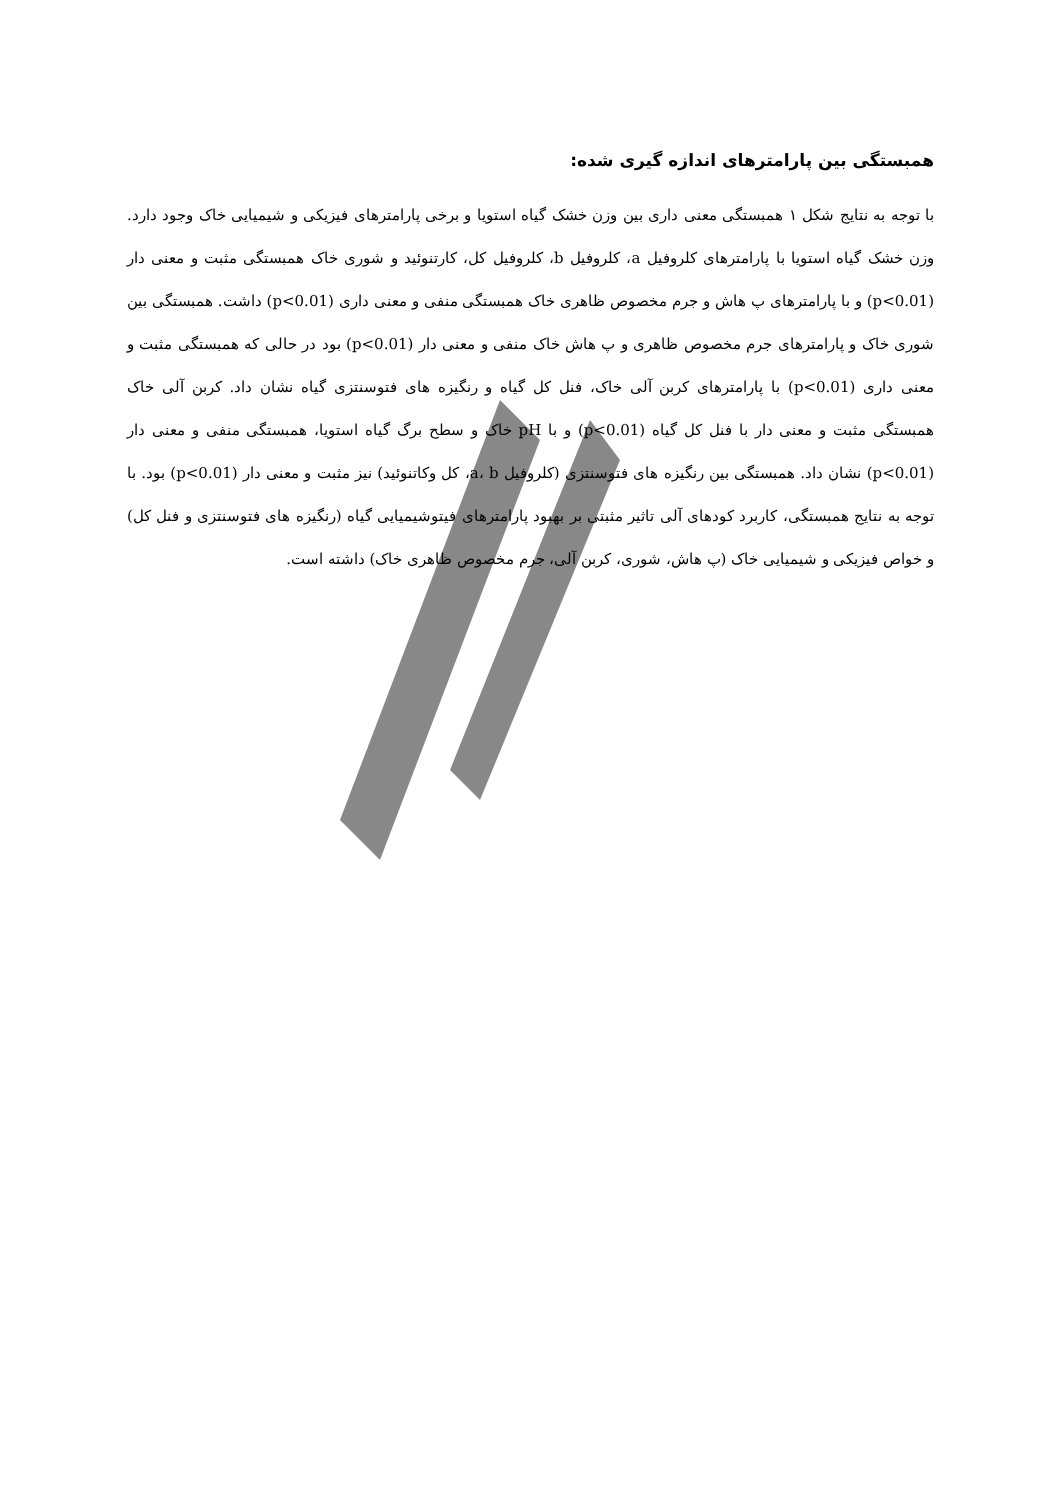همبستگی بین پارامترهای اندازه گیری شده:
با توجه به نتایج شکل ۱ همبستگی معنی داری بین وزن خشک گیاه استویا و برخی پارامترهای فیزیکی و شیمیایی خاک وجود دارد. وزن خشک گیاه استویا با پارامترهای کلروفیل a، کلروفیل b، کلروفیل کل، کارتنوئید و شوری خاک همبستگی مثبت و معنی دار (p<0.01) و با پارامترهای پ هاش و جرم مخصوص ظاهری خاک همبستگی منفی و معنی داری (p<0.01) داشت. همبستگی بین شوری خاک و پارامترهای جرم مخصوص ظاهری و پ هاش خاک منفی و معنی دار (p<0.01) بود در حالی که همبستگی مثبت و معنی داری (p<0.01) با پارامترهای کربن آلی خاک، فنل کل گیاه و رنگیزه های فتوسنتزی گیاه نشان داد. کربن آلی خاک همبستگی مثبت و معنی دار با فنل کل گیاه (p<0.01) و با pH خاک و سطح برگ گیاه استویا، همبستگی منفی و معنی دار (p<0.01) نشان داد. همبستگی بین رنگیزه های فتوسنتزی (کلروفیل a، b، کل وکاتنوئید) نیز مثبت و معنی دار (p<0.01) بود. با توجه به نتایج همبستگی، کاربرد کودهای آلی تاثیر مثبتی بر بهبود پارامترهای فیتوشیمیایی گیاه (رنگیزه های فتوسنتزی و فنل کل) و خواص فیزیکی و شیمیایی خاک (پ هاش، شوری، کربن آلی، جرم مخصوص ظاهری خاک) داشته است.